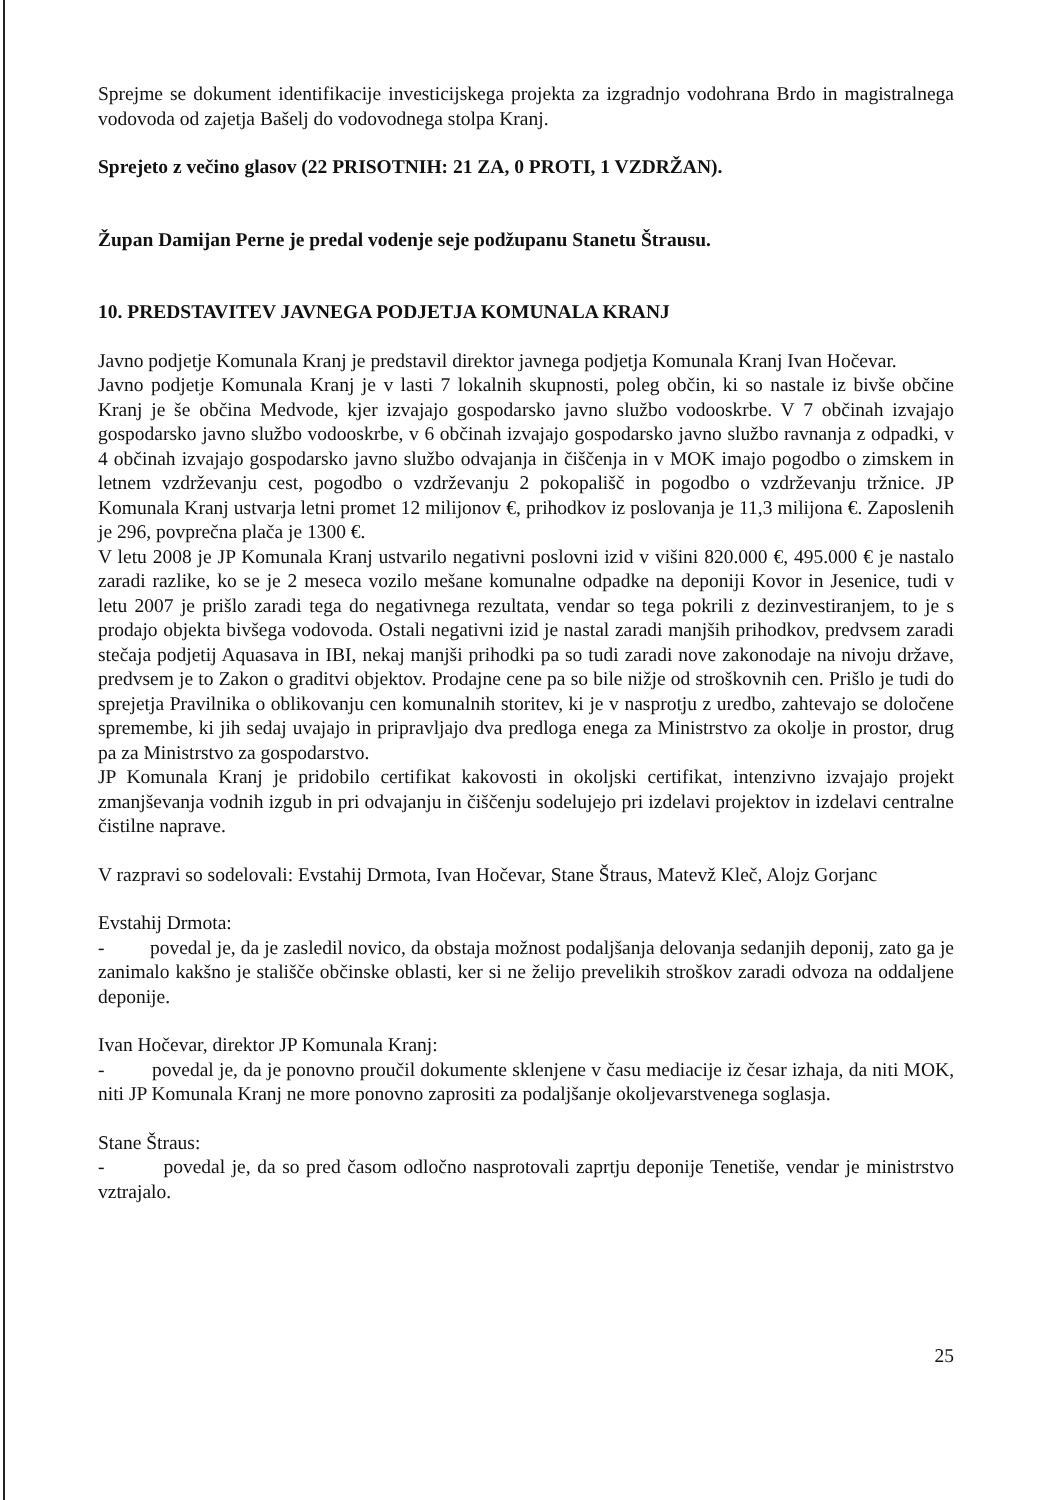Sprejme se dokument identifikacije investicijskega projekta za izgradnjo vodohrana Brdo in magistralnega vodovoda od zajetja Bašelj do vodovodnega stolpa Kranj.
Sprejeto z večino glasov (22 PRISOTNIH: 21 ZA, 0 PROTI, 1 VZDRŽAN).
Župan Damijan Perne je predal vodenje seje podžupanu Stanetu Štrausu.
10. PREDSTAVITEV JAVNEGA PODJETJA KOMUNALA KRANJ
Javno podjetje Komunala Kranj je predstavil direktor javnega podjetja Komunala Kranj Ivan Hočevar.
Javno podjetje Komunala Kranj je v lasti 7 lokalnih skupnosti, poleg občin, ki so nastale iz bivše občine Kranj je še občina Medvode, kjer izvajajo gospodarsko javno službo vodooskrbe. V 7 občinah izvajajo gospodarsko javno službo vodooskrbe, v 6 občinah izvajajo gospodarsko javno službo ravnanja z odpadki, v 4 občinah izvajajo gospodarsko javno službo odvajanja in čiščenja in v MOK imajo pogodbo o zimskem in letnem vzdrževanju cest, pogodbo o vzdrževanju 2 pokopališč in pogodbo o vzdrževanju tržnice. JP Komunala Kranj ustvarja letni promet 12 milijonov €, prihodkov iz poslovanja je 11,3 milijona €. Zaposlenih je 296, povprečna plača je 1300 €.
V letu 2008 je JP Komunala Kranj ustvarilo negativni poslovni izid v višini 820.000 €, 495.000 € je nastalo zaradi razlike, ko se je 2 meseca vozilo mešane komunalne odpadke na deponiji Kovor in Jesenice, tudi v letu 2007 je prišlo zaradi tega do negativnega rezultata, vendar so tega pokrili z dezinvestiranjem, to je s prodajo objekta bivšega vodovoda. Ostali negativni izid je nastal zaradi manjših prihodkov, predvsem zaradi stečaja podjetij Aquasava in IBI, nekaj manjši prihodki pa so tudi zaradi nove zakonodaje na nivoju države, predvsem je to Zakon o graditvi objektov. Prodajne cene pa so bile nižje od stroškovnih cen. Prišlo je tudi do sprejetja Pravilnika o oblikovanju cen komunalnih storitev, ki je v nasprotju z uredbo, zahtevajo se določene spremembe, ki jih sedaj uvajajo in pripravljajo dva predloga enega za Ministrstvo za okolje in prostor, drug pa za Ministrstvo za gospodarstvo.
JP Komunala Kranj je pridobilo certifikat kakovosti in okoljski certifikat, intenzivno izvajajo projekt zmanjševanja vodnih izgub in pri odvajanju in čiščenju sodelujejo pri izdelavi projektov in izdelavi centralne čistilne naprave.
V razpravi so sodelovali: Evstahij Drmota, Ivan Hočevar, Stane Štraus, Matevž Kleč, Alojz Gorjanc
Evstahij Drmota:
- povedal je, da je zasledil novico, da obstaja možnost podaljšanja delovanja sedanjih deponij, zato ga je zanimalo kakšno je stališče občinske oblasti, ker si ne želijo prevelikih stroškov zaradi odvoza na oddaljene deponije.
Ivan Hočevar, direktor JP Komunala Kranj:
- povedal je, da je ponovno proučil dokumente sklenjene v času mediacije iz česar izhaja, da niti MOK, niti JP Komunala Kranj ne more ponovno zaprositi za podaljšanje okoljevarstvenega soglasja.
Stane Štraus:
- povedal je, da so pred časom odločno nasprotovali zaprtju deponije Tenetiše, vendar je ministrstvo vztrajalo.
25